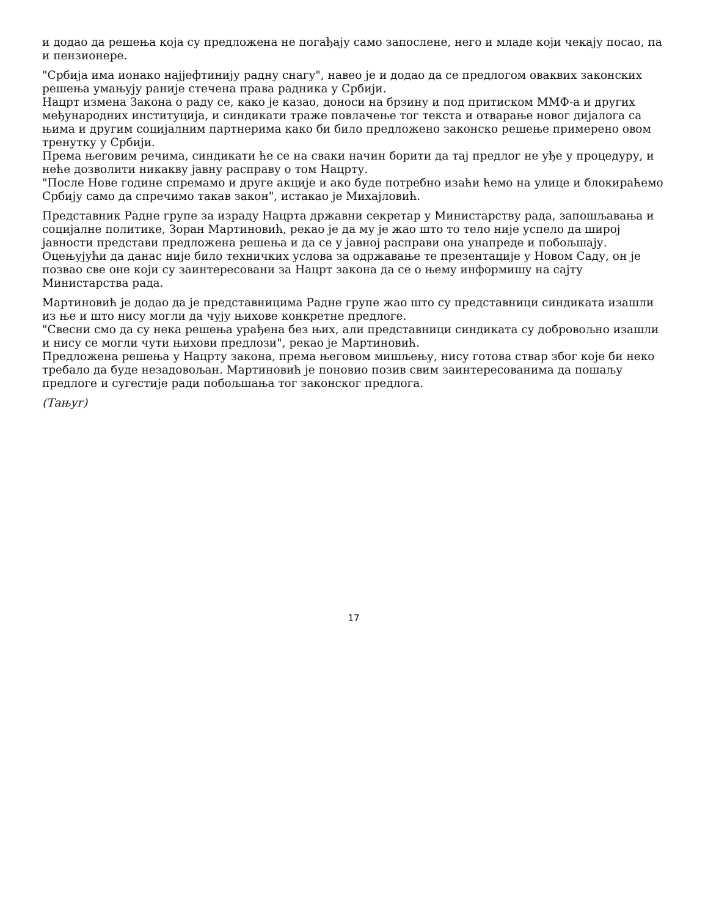и додао да решења која су предложена не погађају само запослене, него и младе који чекају посао, па и пензионере.
"Србија има ионако најјефтинију радну снагу", навео је и додао да се предлогом оваквих законских решења умањују раније стечена права радника у Србији.
Нацрт измена Закона о раду се, како је казао, доноси на брзину и под притиском ММФ-а и других међународних институција, и синдикати траже повлачење тог текста и отварање новог дијалога са њима и другим социјалним партнерима како би било предложено законско решење примерено овом тренутку у Србији.
Према његовим речима, синдикати ће се на сваки начин борити да тај предлог не уђе у процедуру, и неће дозволити никакву јавну расправу о том Нацрту.
"После Нове године спремамо и друге акције и ако буде потребно изаћи ћемо на улице и блокираћемо Србију само да спречимо такав закон", истакао је Михајловић.
Представник Радне групе за израду Нацрта државни секретар у Министарству рада, запошљавања и социјалне политике, Зоран Мартиновић, рекао је да му је жао што то тело није успело да широј јавности представи предложена решења и да се у јавној расправи она унапреде и побољшају.
Оцењујући да данас није било техничких услова за одржавање те презентације у Новом Саду, он је позвао све оне који су заинтересовани за Нацрт закона да се о њему информишу на сајту Министарства рада.
Мартиновић је додао да је представницима Радне групе жао што су представници синдиката изашли из ње и што нису могли да чују њихове конкретне предлоге.
"Свесни смо да су нека решења урађена без њих, али представници синдиката су добровољно изашли и нису се могли чути њихови предлози", рекао је Мартиновић.
Предложена решења у Нацрту закона, према његовом мишљењу, нису готова ствар због које би неко требало да буде незадовољан. Мартиновић је поновио позив свим заинтересованима да пошаљу предлоге и сугестије ради побољшања тог законског предлога.
(Тањуг)
17